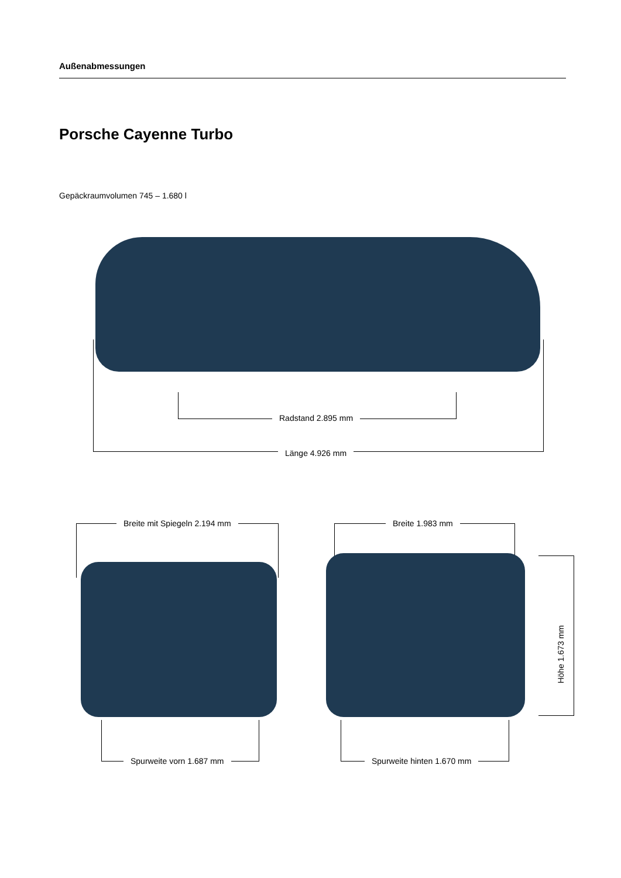Außenabmessungen
Porsche Cayenne Turbo
Gepäckraumvolumen 745 – 1.680 l
Radstand 2.895 mm
Länge 4.926 mm
Breite mit Spiegeln 2.194 mm Breite 1.983 mm
Höhe 1.673 mm
Spurweite vorn 1.687 mm Spurweite hinten 1.670 mm